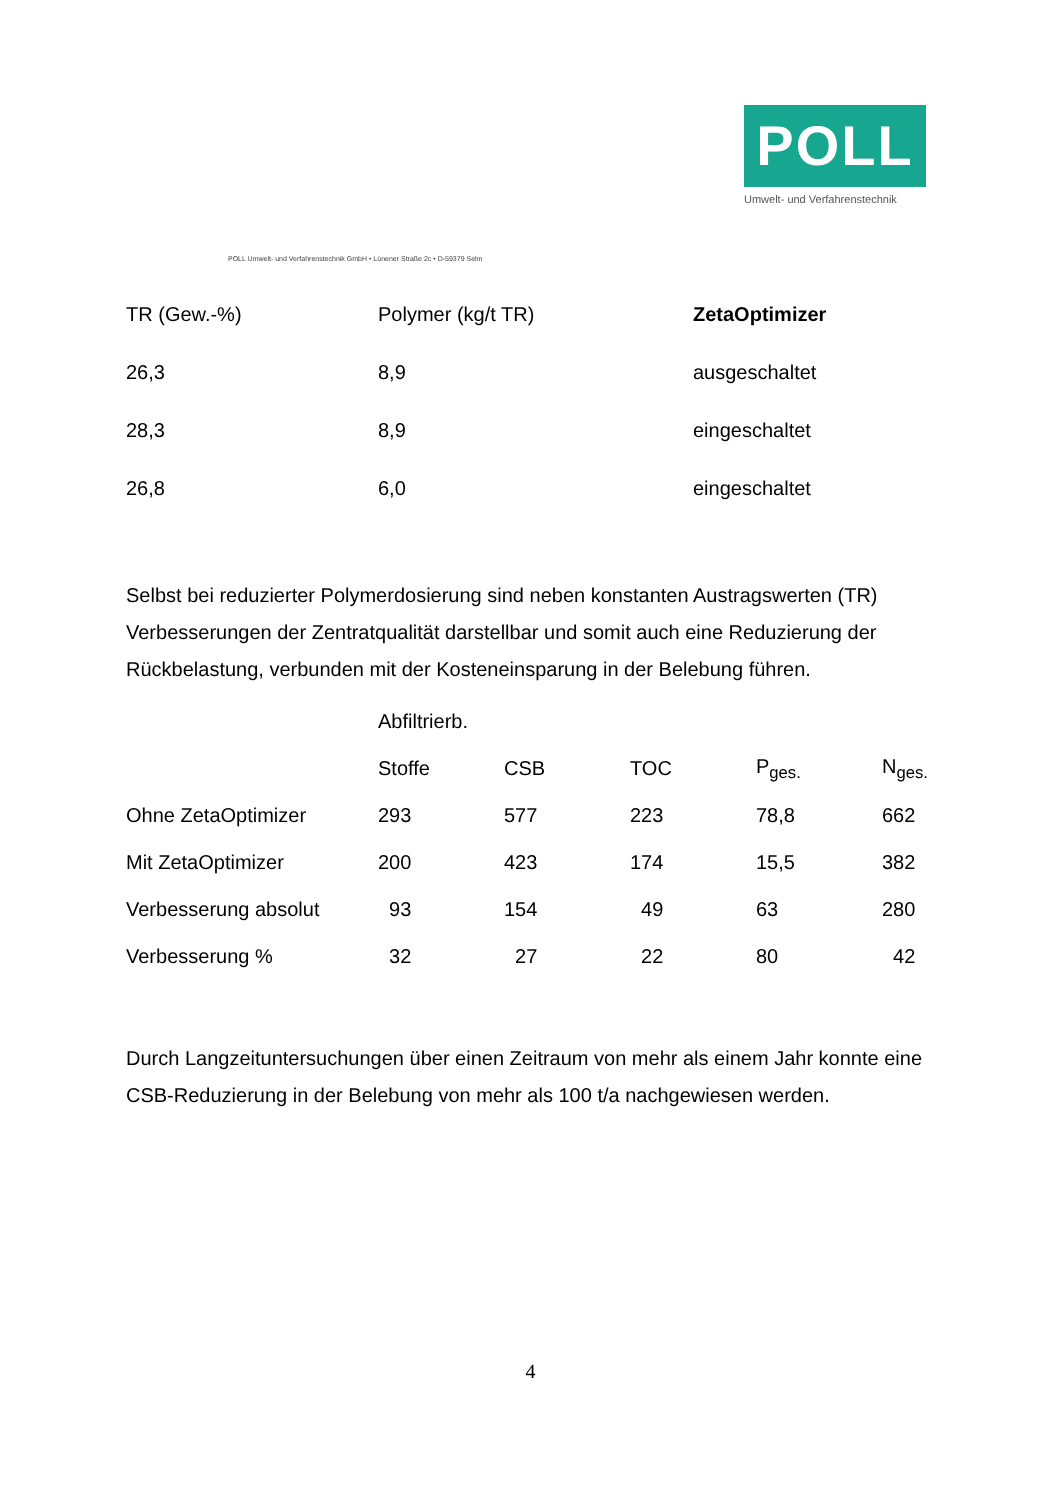POLL
Umwelt- und Verfahrenstechnik
POLL Umwelt- und Verfahrenstechnik GmbH • Lünener Straße 2c • D-59379 Selm
| TR (Gew.-%) | Polymer (kg/t TR) | ZetaOptimizer |
| --- | --- | --- |
| 26,3 | 8,9 | ausgeschaltet |
| 28,3 | 8,9 | eingeschaltet |
| 26,8 | 6,0 | eingeschaltet |
Selbst bei reduzierter Polymerdosierung sind neben konstanten Austragswerten (TR) Verbesserungen der Zentratqualität darstellbar und somit auch eine Reduzierung der Rückbelastung, verbunden mit der Kosteneinsparung in der Belebung führen.
| | Abfiltrierb. | | | | |
| | Stoffe | CSB | TOC | P<sub>ges.</sub> | N<sub>ges.</sub> |
| Ohne ZetaOptimizer | 293 | 577 | 223 | 78,8 | 662 |
| Mit ZetaOptimizer | 200 | 423 | 174 | 15,5 | 382 |
| Verbesserung absolut | 93 | 154 | 49 | 63 | 280 |
| Verbesserung % | 32 | 27 | 22 | 80 | 42 |
Durch Langzeituntersuchungen über einen Zeitraum von mehr als einem Jahr konnte eine CSB-Reduzierung in der Belebung von mehr als 100 t/a nachgewiesen werden.
4